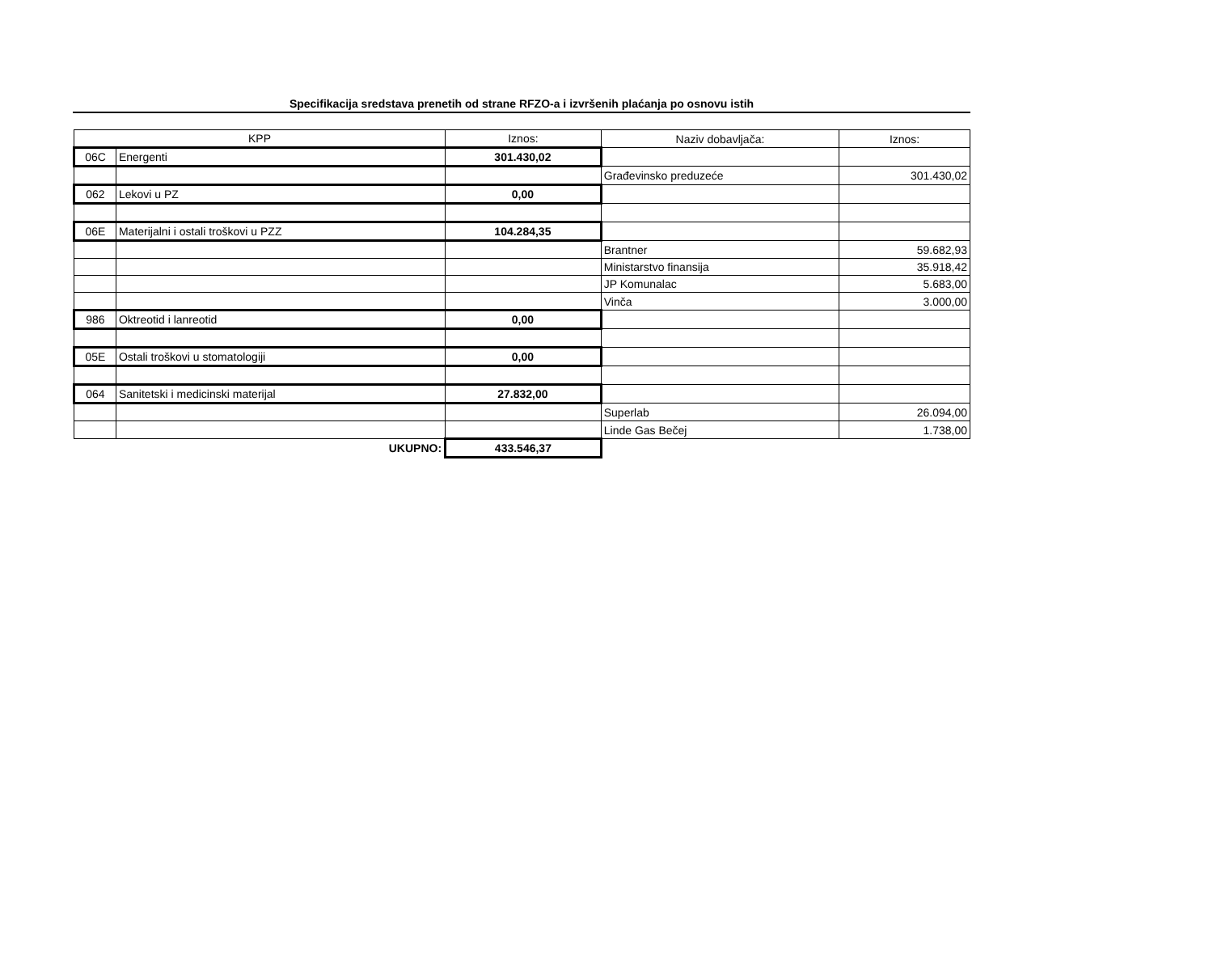Specifikacija sredstava prenetih od strane RFZO-a i izvršenih plaćanja po osnovu istih
| KPP | | Iznos: | Naziv dobavljača: | Iznos: |
| 06C | Energenti | 301.430,02 | | |
| | | | Građevinsko preduzeće | 301.430,02 |
| 062 | Lekovi u PZ | 0,00 | | |
| 06E | Materijalni i ostali troškovi u PZZ | 104.284,35 | | |
| | | | Brantner | 59.682,93 |
| | | | Ministarstvo finansija | 35.918,42 |
| | | | JP Komunalac | 5.683,00 |
| | | | Vinča | 3.000,00 |
| 986 | Oktreotid i lanreotid | 0,00 | | |
| 05E | Ostali troškovi u stomatologiji | 0,00 | | |
| 064 | Sanitetski i medicinski materijal | 27.832,00 | | |
| | | | Superlab | 26.094,00 |
| | | | Linde Gas Bečej | 1.738,00 |
| | UKUPNO: | 433.546,37 | | |